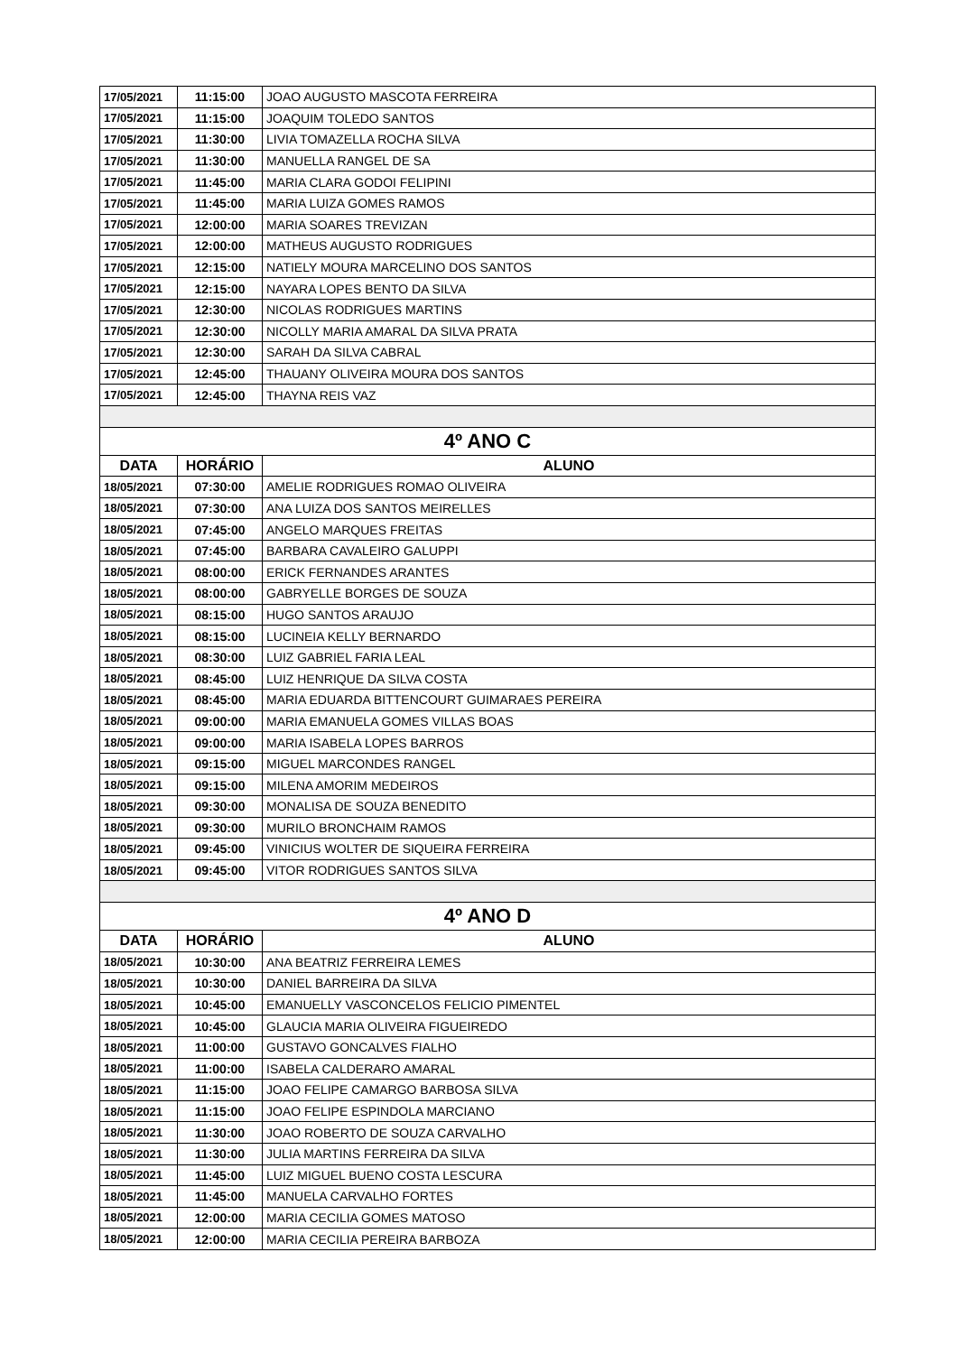| 17/05/2021 | 11:15:00 | JOAO AUGUSTO MASCOTA FERREIRA |
| 17/05/2021 | 11:15:00 | JOAQUIM TOLEDO SANTOS |
| 17/05/2021 | 11:30:00 | LIVIA TOMAZELLA ROCHA SILVA |
| 17/05/2021 | 11:30:00 | MANUELLA RANGEL DE SA |
| 17/05/2021 | 11:45:00 | MARIA CLARA GODOI FELIPINI |
| 17/05/2021 | 11:45:00 | MARIA LUIZA GOMES RAMOS |
| 17/05/2021 | 12:00:00 | MARIA SOARES TREVIZAN |
| 17/05/2021 | 12:00:00 | MATHEUS AUGUSTO RODRIGUES |
| 17/05/2021 | 12:15:00 | NATIELY MOURA MARCELINO DOS SANTOS |
| 17/05/2021 | 12:15:00 | NAYARA LOPES BENTO DA SILVA |
| 17/05/2021 | 12:30:00 | NICOLAS RODRIGUES MARTINS |
| 17/05/2021 | 12:30:00 | NICOLLY MARIA AMARAL DA SILVA PRATA |
| 17/05/2021 | 12:30:00 | SARAH DA SILVA CABRAL |
| 17/05/2021 | 12:45:00 | THAUANY OLIVEIRA MOURA DOS SANTOS |
| 17/05/2021 | 12:45:00 | THAYNA REIS VAZ |
| 4º ANO C | | |
| DATA | HORÁRIO | ALUNO |
| 18/05/2021 | 07:30:00 | AMELIE RODRIGUES ROMAO OLIVEIRA |
| 18/05/2021 | 07:30:00 | ANA LUIZA DOS SANTOS MEIRELLES |
| 18/05/2021 | 07:45:00 | ANGELO MARQUES FREITAS |
| 18/05/2021 | 07:45:00 | BARBARA CAVALEIRO GALUPPI |
| 18/05/2021 | 08:00:00 | ERICK FERNANDES ARANTES |
| 18/05/2021 | 08:00:00 | GABRYELLE BORGES DE SOUZA |
| 18/05/2021 | 08:15:00 | HUGO SANTOS ARAUJO |
| 18/05/2021 | 08:15:00 | LUCINEIA KELLY BERNARDO |
| 18/05/2021 | 08:30:00 | LUIZ GABRIEL FARIA LEAL |
| 18/05/2021 | 08:45:00 | LUIZ HENRIQUE DA SILVA COSTA |
| 18/05/2021 | 08:45:00 | MARIA EDUARDA BITTENCOURT GUIMARAES PEREIRA |
| 18/05/2021 | 09:00:00 | MARIA EMANUELA GOMES VILLAS BOAS |
| 18/05/2021 | 09:00:00 | MARIA ISABELA LOPES BARROS |
| 18/05/2021 | 09:15:00 | MIGUEL MARCONDES RANGEL |
| 18/05/2021 | 09:15:00 | MILENA AMORIM MEDEIROS |
| 18/05/2021 | 09:30:00 | MONALISA DE SOUZA BENEDITO |
| 18/05/2021 | 09:30:00 | MURILO BRONCHAIM RAMOS |
| 18/05/2021 | 09:45:00 | VINICIUS WOLTER DE SIQUEIRA FERREIRA |
| 18/05/2021 | 09:45:00 | VITOR RODRIGUES SANTOS SILVA |
| 4º ANO D | | |
| DATA | HORÁRIO | ALUNO |
| 18/05/2021 | 10:30:00 | ANA BEATRIZ FERREIRA LEMES |
| 18/05/2021 | 10:30:00 | DANIEL BARREIRA DA SILVA |
| 18/05/2021 | 10:45:00 | EMANUELLY VASCONCELOS FELICIO PIMENTEL |
| 18/05/2021 | 10:45:00 | GLAUCIA MARIA OLIVEIRA FIGUEIREDO |
| 18/05/2021 | 11:00:00 | GUSTAVO GONCALVES FIALHO |
| 18/05/2021 | 11:00:00 | ISABELA CALDERARO AMARAL |
| 18/05/2021 | 11:15:00 | JOAO FELIPE CAMARGO BARBOSA SILVA |
| 18/05/2021 | 11:15:00 | JOAO FELIPE ESPINDOLA MARCIANO |
| 18/05/2021 | 11:30:00 | JOAO ROBERTO DE SOUZA CARVALHO |
| 18/05/2021 | 11:30:00 | JULIA MARTINS FERREIRA DA SILVA |
| 18/05/2021 | 11:45:00 | LUIZ MIGUEL BUENO COSTA LESCURA |
| 18/05/2021 | 11:45:00 | MANUELA CARVALHO FORTES |
| 18/05/2021 | 12:00:00 | MARIA CECILIA GOMES MATOSO |
| 18/05/2021 | 12:00:00 | MARIA CECILIA PEREIRA BARBOZA |